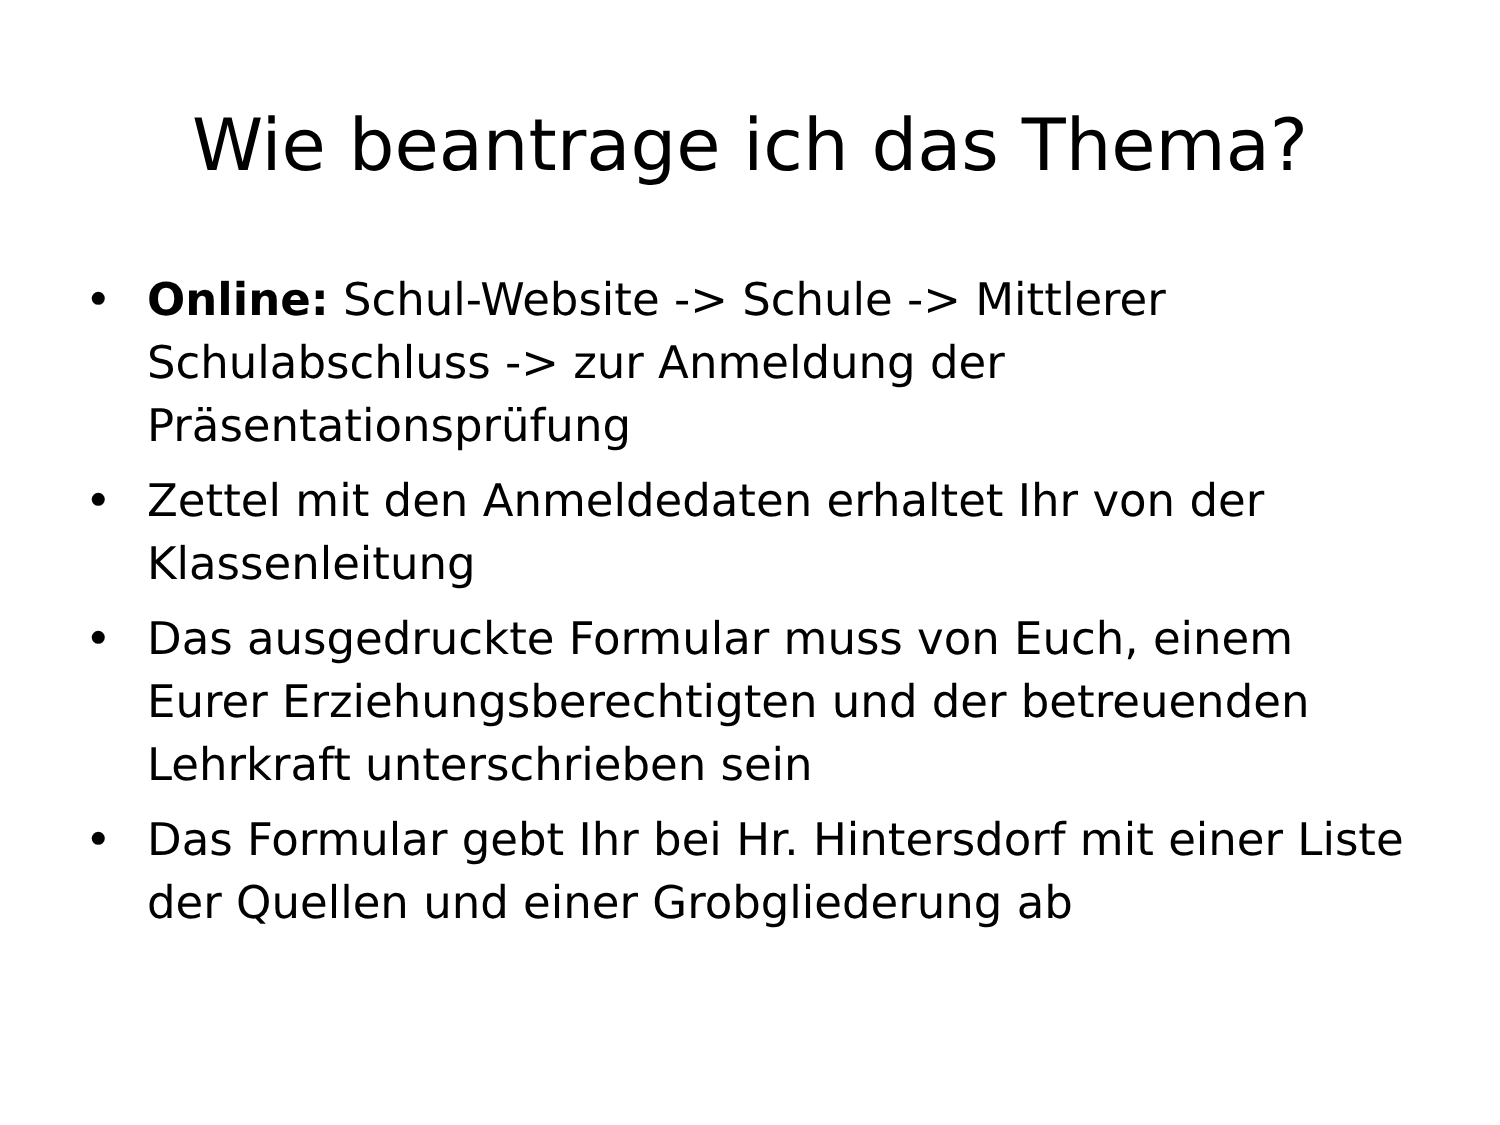Wie beantrage ich das Thema?
• Online: Schul-Website -> Schule -> Mittlerer Schulabschluss -> zur Anmeldung der Präsentationsprüfung
• Zettel mit den Anmeldedaten erhaltet Ihr von der Klassenleitung
• Das ausgedruckte Formular muss von Euch, einem Eurer Erziehungsberechtigten und der betreuenden Lehrkraft unterschrieben sein
• Das Formular gebt Ihr bei Hr. Hintersdorf mit einer Liste der Quellen und einer Grobgliederung ab